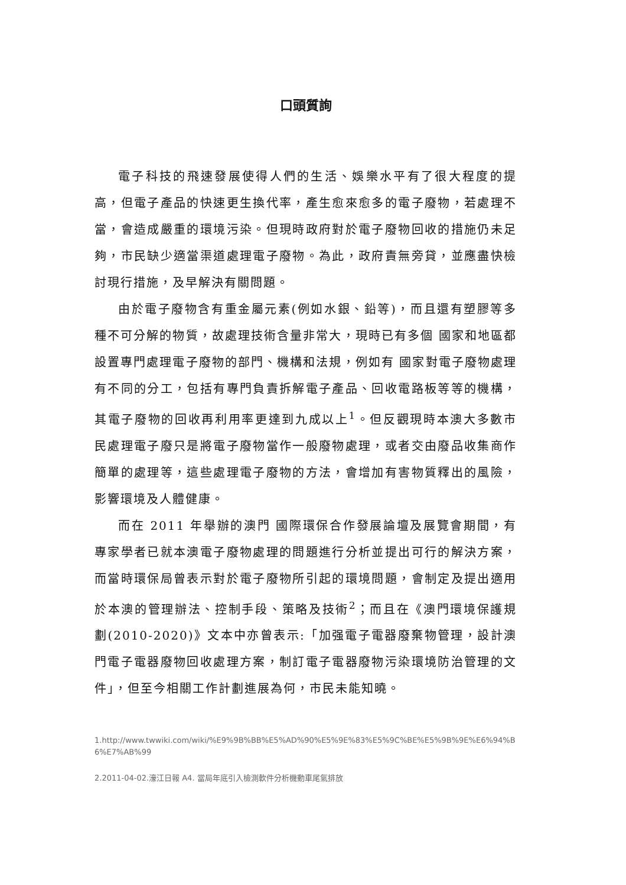口頭質詢
電子科技的飛速發展使得人們的生活、娛樂水平有了很大程度的提高，但電子產品的快速更生換代率，產生愈來愈多的電子廢物，若處理不當，會造成嚴重的環境污染。但現時政府對於電子廢物回收的措施仍未足夠，市民缺少適當渠道處理電子廢物。為此，政府責無旁貸，並應盡快檢討現行措施，及早解決有關問題。
由於電子廢物含有重金屬元素(例如水銀、鉛等)，而且還有塑膠等多種不可分解的物質，故處理技術含量非常大，現時已有多個 國家和地區都設置專門處理電子廢物的部門、機構和法規，例如有 國家對電子廢物處理有不同的分工，包括有專門負責拆解電子產品、回收電路板等等的機構，其電子廢物的回收再利用率更達到九成以上<sup>1</sup>。但反觀現時本澳大多數市民處理電子廢只是將電子廢物當作一般廢物處理，或者交由廢品收集商作簡單的處理等，這些處理電子廢物的方法，會增加有害物質釋出的風險，影響環境及人體健康。
而在 2011 年舉辦的澳門 國際環保合作發展論壇及展覽會期間，有專家學者已就本澳電子廢物處理的問題進行分析並提出可行的解決方案，而當時環保局曾表示對於電子廢物所引起的環境問題，會制定及提出適用於本澳的管理辦法、控制手段、策略及技術<sup>2</sup>；而且在《澳門環境保護規劃(2010-2020)》文本中亦曾表示:「加强電子電器廢棄物管理，設計澳門電子電器廢物回收處理方案，制訂電子電器廢物污染環境防治管理的文件」，但至今相關工作計劃進展為何，市民未能知曉。
1.http://www.twwiki.com/wiki/%E9%9B%BB%E5%AD%90%E5%9E%83%E5%9C%BE%E5%9B%9E%E6%94%B6%E7%AB%99
2.2011-04-02.濠江日報 A4. 當局年底引入檢測軟件分析機動車尾氣排放